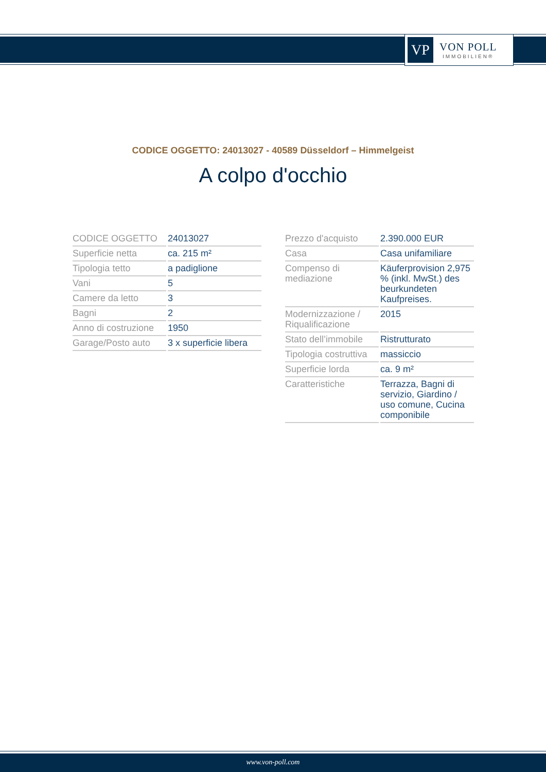VP
VON POLL
IMMOBILIEN®
CODICE OGGETTO: 24013027 - 40589 Düsseldorf – Himmelgeist
A colpo d'occhio
| CODICE OGGETTO | 24013027 |
| Superficie netta | ca. 215 m² |
| Tipologia tetto | a padiglione |
| Vani | 5 |
| Camere da letto | 3 |
| Bagni | 2 |
| Anno di costruzione | 1950 |
| Garage/Posto auto | 3 x superficie libera |
| Prezzo d'acquisto | 2.390.000 EUR |
| Casa | Casa unifamiliare |
| Compenso di mediazione | Käuferprovision 2,975 % (inkl. MwSt.) des beurkundeten Kaufpreises. |
| Modernizzazione / Riqualificazione | 2015 |
| Stato dell’immobile | Ristrutturato |
| Tipologia costruttiva | massiccio |
| Superficie lorda | ca. 9 m² |
| Caratteristiche | Terrazza, Bagni di servizio, Giardino / uso comune, Cucina componibile |
www.von-poll.com